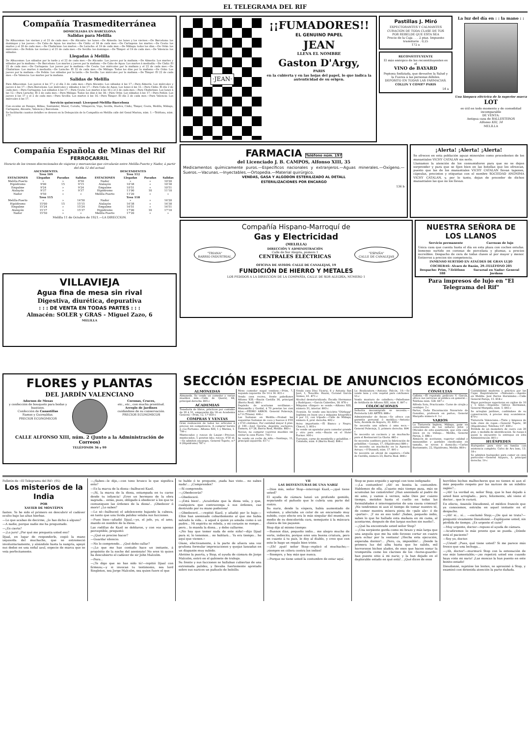EL TELEGRAMA DEL RIF
Compañía Trasmediterránea
DOMICILIADA EN BARCELONA
Salidas para Melilla
De Alhucemas: los viernes y el 21 de cada mes.—De Alicante: los lunes.—De Almería: los lunes y los viernes.—De Barcelona: los domingos y los jueves.—De Cabo de Agua: los martes.—De Cádiz: el 18 de cada mes.—De Cartagena: los martes.—De Ceuta: los martes y el 20 de cada mes.—De Chafarinas: los martes.—De Larache: el 19 de cada mes.—De Málaga: todos los días.—De Orán: los miércoles.—De Peñón: los viernes y el 21 de cada mes.—De Sevilla: los domingos.—De Tánger: el 19 de cada mes.—De Valencia: los sábados.
Llegadas á Melilla
De Alhucemas: Los sábados por la tarde y el 22 de cada mes.—De Alicante: Los jueves por la mañana.—De Almería: Los martes y sábados por la mañana.—De Barcelona: Los martes y jueves por la mañana.—De Cabo de Agua: Los martes á mediodía.—De Cádiz: El 22 de cada mes.—De Cartagena: Los jueves por la mañana.—De Ceuta: Los miércoles por la mañana y el 22 de cada mes.—De Chafarinas: Los martes á mediodía.—De Larache: El 22 de cada mes.—De Málaga: Todos los días por la mañana.—De Orán: Los jueves por la mañana.—De Peñón: Los sábados por la tarde.—De Sevilla: Los miércoles por la mañana.—De Tánger: El 22 de cada mes.—De Valencia: Los martes por la mañana.
Salidas de Melilla
Para Alhucemas. Los jueves á las 17 y el día 2 de cada mes.—Para Alicante: Los sábados á las 17.—Para Almería: Los miércoles y jueves á las 17.—Para Barcelona: Los miércoles y sábados á las 17.—Para Cabo de Agua: Los lunes á las 12.—Para Cádiz: El día 2 de cada mes.—Para Cartagena: Los sábados á las 17.—Para Ceuta: Los martes á las 16 y el 2 de cada mes.—Para Chafarinas: Los lunes á las 12.—Para Larache: El 2 de cada mes.—Para Málaga: Todos los días á las 18.—Para Orán: Los sábados á las 17.—Para Peñón: Los jueves á las 17 y el 2 de cada mes.—Para Sevilla: Los martes á las 16.—Para Tánger: El día 2 de cada mes.—Para Valencia: Los miércoles á las 17.
Servicio quincenal: Liverpool-Melilla-Barcelona
Con escalas en Pasajes, Bilbao, Santander, Musel, Coruña, Villagarcía, Vigo, Sevilla, Huelva, Cádiz, Tánger, Ceuta, Melilla, Málaga, Cartagena, Alicante, Valencia y Barcelona.
Se facilitarán cuantos detalles se deseen en la Delegación de la Compañía en Melilla calle del Genal Marina, núm. 1.—Teléfono, núm. 177.
Compañía Española de Minas del Rif
FERROCARRIL
Horario de los trenes discrecionales de viajeros y mercancías que circularán entre Melilla-Puerto y Nador, á partir del día 12 del actual.
| ASCENDENTES. | | | | DESCENDENTES | | | |
| --- | --- | --- | --- | --- | --- | --- | --- |
| Tren 109 | | | | Tren 112 | | | |
| ESTACIONES | Llegadas | Paradas | Salidas | ESTACIONES | Llegadas | Paradas | Salidas |
| Melilla-Puerto | » | » | 8'50 | Nador | » | » | 10'20 |
| Hipódromo | 9'00 | 15 | 9'15 | Atalayón | 10'38 | » | 10'38 |
| Empalme | 9'24 | » | 9'24 | Empalme | 10'51 | » | 10'51 |
| Atalayón | 9'37 | » | 9'37 | Hipódromo | 11'00 | 10 | 11'10 |
| Nador | 9'50 | » | » | Melilla Puerto | 11'20 | » | » |
| Tren 115 | | | | Tren 118 | | | |
| Melilla-Puerto | » | » | 14'50 | Nador | » | » | 16'20 |
| Hipódromo | 15'00 | 15 | 15'15 | Atalayón | 16'38 | » | 16'38 |
| Empalme | 15'24 | » | 15'24 | Empalme | 16'51 | » | 16'51 |
| Atalayón | 15'37 | » | 15'37 | Hipódromo | 17'00 | 10 | 17'10 |
| Nador | 15'50 | » | » | Melilla Puerto | 17'20 | » | » |
Melilla 11 de Octubre de 1921.—LA DIRECCION.
VILLAVIEJA
Agua fina de mesa sin rival
Digestiva, diurética, depurativa
: : : DE VENTA EN TODAS PARTES : : :
Almacén: SOLER y GRAS - Miguel Zazo, 6
MELILLA
·JEAN·
¡¡FUMADORES!!
EL GENUINO PAPEL
JEAN
LLEVA EL NOMBRE
Gaston D'Argy,
PARIS
en la cubierta y en las hojas del papel, lo que indica la autenticidad de su origen.
Pastillas J. Miró
EXPECTORANTES Y CALMANTES
CURACIÓN DE TODA CLASE DE TOS
POR REBELDE QUE ESTA SEA
Precio de la Caja . . . 2 ptas. Impuesto transitorio . 0,25
172 a
RECONSTITUYENTE
El más enérgico de los reconstituyentes es el
VINO de BAYARD
Peptona fosfatada, que devuelve la Salud y la Fuerza á las personas débiles.
DEPÓSITO EN TODAS LAS FARMACIAS.
COLLIN Y COMP.ª PARIS
54 a
La luz del día en : : la mano : :
Una lámpara eléctrica de la superior marca
LOT
es útil en todo momento y de comodidad incomparable
DE VENTA:
Antigua casa de BALLESTEROS
Alfonso XIII, 34
MELILLA
FARMACIA Teléfono núm. 197
del Licenciado J. B. CAMPOS, Alfonso XIII, 35
Medicamentos químicamente puros.—Específicos nacionales y extranjeros.—Aguas minerales.—Oxígeno.—Sueros.—Vacunas.—Inyectables.—Ortopedia.—Material quirúrgico.
VENDAS, GASA Y ALGODON ESTERILIZADO AL DETALL
ESTERILIZACIONES POR ENCARGO
136 b
¡Alerta! ¡Alerta! ¡Alerta!
Se ofrecen en esta población aguas minerales como procedentes de los manantiales VICHY CATALAN sin serlo.
Llamamos la atención de los consumidores para que no se dejen sorprender y para que se fijen bien en las botellas que les ofrezcan, puesto que las de los manantiales VICHY CATALAN llevan tapones, cápsulas, precintos y etiquetas con el nombre SOCIEDAD ANÓNIMA VICHY CATALAN, y, por lo tanto, dejan de proceder de dichos manantiales las que no los llevan.
Compañía Hispano-Marroquí de
Gas y Electricidad
(MELILLA)
"TRIANA"
BARRIO INDUSTRIAL
DIRECCIÓN Y ADMINISTRACIÓN
Calle de Sor Alegría, número 1
CENTRALES ELÉCTRICAS
"ESPAÑA"
CALLE DE CANALEJAS
OFICINA DE AVISOS: CALLE DE CANALEJAS, 19
FUNDICIÓN DE HIERRO Y METALES
LOS PEDIDOS A LA DIRECCIÓN DE LA COMPAÑÍA, CALLE DE SOR ALEGRÍA, NÚMERO 1
NUESTRA SEÑORA DE LOS LLANOS
Servicio permanente Carrozas de lujo
Unica casa que cuenta hasta el día en esta plaza con coches estufas. Inmenso surtido en coronas de porcelana y plumas, a precios increíbles. Despacho de cera de todas clases al por mayor y menor. Entierros a precios sin competencia.
INMENSO SURTIDO EN ATAÚDES DE GRAN LUJO
COCHERAS: Alvaro de Bazán, 29.-TELÉFONO 285
Despacho: Prim, 7-Teléfono 188 Sucursal en Nador: General Jordana
Para impresos de lujo en "El Telegrama del Rif"
FLORES y PLANTAS
DEL JARDÍN VALENCIANO
Adornos de Mesas
y confección de bouquets para bodas y bautizos.
Confección de Canastillas
Ramos y Guirnaldas.
PRECIOS ECONÓMICOS
Coronas, Cruces,
etc., etc., con mucha prontitud.
Arreglo de Jardines
cuidándose de su conservación.
PRECIOS ECONÓMICOS
CALLE ALFONSO XIII, núm. 2 (Junto a la Administración de Correos)
TELÉFONOS 36 y 99
SECCIÓN ESPECIAL DE ANUNCIOS ECONÓMICOS
ALMONEDAS
Almoneda. Se vende un comedor y varios muebles más.—Calle de Querol, 48, principal derecha. 895-c
ACADEMIAS
Teneduría de libros, prácticas por contable de 20 á 31, empezarán día 18 en Academia General.—Prim, 12, 1.º 850-c
COMPRAS Y VENTAS
Gran realización de todos los artículos á precios sin competencia. A comprar barato á «La Fortuna». Alfonso XIII, 1 y Marina, 1. 799-c
Mantecados y roscos de Laujar.—Precios: mantecados, 5 pesetas kilo; roscos, 4'50 id.—Se admiten encargos, General Topete, n.º 9 (Hipódromo) 787-c
Mesa comedor nogal vendese.—Prim, 7, segundo izquierda. De 14 á 16. 821-c
Vendo casa recreo, frente pabellones Alfonso XIII.—Razón Castilla 30, principal (Barrio Real). 860-c
Depósito de aceitunas sevillanas.—Manzanilla y Gordal, á 70 pesetas los cien kilos.—PEDRO ARROS. General Polavieja, n.º 9 (Triana). 496-c
Las Suitanas en Melilla.—Probad las exquisitas Suitanas de coco y huevos á 0'05 y 0'10 céntimos. Por cantidad mayor 4 ptas. el 100.—José Gaviria, depósito exclusivo, Zamora, n.º 28, Barrio Real, Melilla. 883-c
Novios, no comprar vuestros muebles sin visitar la casa Flores. 792-c
Se vende un coche de niño.—Santiago, 11, principal izquierda. 617-c
Vendo casa Díez Vicario, 6 y Antonio San José, 1, Tesorillo. Razón, Coronel García Gómez, 41. 871-c
Alcohol desnaturalizado. Escaño Hermanos y Rodríguez.—García Cabrelles, 18. 876-c
Máquina «Singer» se vende.—Alfonso XIII, número 31, interior. 893-c
Ocasión. Se vende una bicicleta "Dürkopp" legítima en buen uso y máquina fotográfica 9 por 12, con trípode.—Calle de Málaga, número 4, pral. derecha. 892-c
Aviso importante.—El Bianco y Negro, Chacel, 5. 803-c
Se vende un aparador para comedor grande y otro para esta.—Razón en el Hotel Eornos. 900-c
Turrones, carne de membrillo y peladillas.—Cataluña, núm. 6 (Barrio Real). 896-c
La Realizadora.—Antonio Falcón, 10.—Se vende lana y crin vegetal para colchones. 55-c
Vendo montura de caballero.—Pabellones de Artillería de Alfonso XIII, núm. 6. 897-c
COLOCACIONES
Señorita mecanógrafa se necesita.—Ferretería LAS ARTES. 888-c
Administrador de fincas.—Se ofrece con garantía personal ó metálico.—Antonio Soto, Avenida de Aizpuru, 32. 830-c
Se necesita una niñera ó ama seca.—General Polavieja, 3, primero derecha. 894-c
Se necesita un cocinero y un muchacho para el Restaurant La Gloria. 885-c
Se necesita confitero para la fabricación de peladillas.—Lazaga, 17, (Hipódromo) 884-c
Se necesita un muchacho en la Agencia Arroyo.—O'Donnell, núm. 17. 891-c
Se necesita un oficial de zapatero.—Calle de Castilla, número 23, Barrio Real. 898-c
CONSULTAS
Callista.—El reputado pedicuro V. García, ofrece sus servicios al público en general.—Teléfono núm. 528. 647-c
Alfredo Soto, Practicante. Curas de cirujía y vendajes. 2-c
Partos, Doña Encarnación Navarrete de González, profesora en partos; General Margallo número 9. 1-c
VARIOS
La Tintorería Inglesa, Málaga, pone en conocimiento de los señores Jefes y Oficiales de esta guarnición, que esta casa única en su trabajo... Melilla, General Pareja, 2. 886-c
Almacén de aceitunas, superior calidad y manzanillas y gordales clasificadas en tamaño, se sirven á domicilio.—Carlos Bustamante, 22, Hipódromo, Melilla. 869-c
Contabilidad moderna y práctica por las Cajas Registradoras «National».—Agente en Melilla: José Parres Hernández.—Calle General Pareja, 15. 818-c
Higos porelazos superiores en cajitas de 10 y 5 kilos.—Depósito: Gálvez Hermanos, General Margallo, núm. 5. 845-c
Se arreglan jardines, cuidándose de su conservación, á precios muy económicos. 879-c
Tintorería Valenciana.—Tinte y limpieza de toda clase de ropas.—General Topete, 30 (Hipódromo). Teléfono 147. 830-c
Pérdida de un monedero de cuero con 20 ptas. y medalla de identificación. Se ruega á quien lo encuentre lo entregue en esta Administración. 891-c
HUÉSPEDES
Huéspedes para vivir en familia con asistencia completa. Calvo de Aro lano, 13. 18-c
Se admiten huéspedes para comer en casa particular.—General Aizpuru, 3, principal derecha. 19-c
Folletín de «El Telegrama del Rif» (95)
Los misterios de la India
POR
XAVIER DE MONTÉPIN
fantes. Yo he sido el primero en descubrir el cadáver oculto bajo las altas hierbas.
—Lo que acabas de decirme, ¿lo has dicho á alguno?
—A nadie, porque nadie me ha preguntado.
—¿Es cierto?
—¡Lo juro! ¿Por qué me pregunta usted eso?
Djaal, en lugar de responderle, cogió la mano izquierda del muchacho, que se estremeció involuntariamente, y alzándole hasta la sangría, apoyó sus dedos en una señal azul, especie de marca que se veía perfectamente.
—¿Sabes—le dijo,—con tono brusco lo que significa esto?
—Es la marca de la diosa—balbuceó Kazil.
—¡Sí, la marca de la diosa, estampada en tu carne desde tu infancia! ¡Eres un hermano de la obra sagrada... estás, pues, obligado á obedecer á los que te comuniquen las órdenes de la diosa!.. ¡Obedecer ó morir! ¿Lo sabes?
—Lo sé—balbuceó el adolescente bajando la cabeza, en tanto que una lívida palidez velaba sus facciones.
—Pues bien—añadió Djaal,—yo, el jefe, yo, el amo, mando en nombre de la diosa.
Las rodillas de Kazil se doblaron, y con voz apenas perceptible, preguntó:
—¿Qué es preciso hacer?
—Guardar silencio.
—No lo comprendo... ¿Qué debo callar?
—¡Lo que me has contado hace un instante, á propósito de la noche del asesinato! No eres tú quien ha descubierto el cadáver de sir John Malcolm.
—Pero...
—¡Te digo que no has sido tú!—repitió Djaal con firmeza;—y si invocan tu testimonio, sea lord Singleton, sea Jorge Malcolm, sea quien fuere el que
te hable ó te pregunte, ¡nada has visto... no sabes nada!... ¿Comprendes?
—Sí comprendo.
—¿Obedecerás?
—Obedeceré.
—¡Está bien!.. ¡Acuérdate que la diosa vela, y que, cualquiera que contravenga á sus órdenes, cae destruído por su mano poderosa!
—Obedeceré...—repitió Kazil, y añadió por lo bajo:—Ellos han asesinado cobardemente al que me había salvado la vida... á aquel á quien yo amaba como á un padre... Mi espíritu se rebela, y mi corazón se rompe... pero... lo manda la diosa... y debo callarme.
«¡No hay que temer nada de este niño!—dijo Djaal para sí; lo tenemos... no hablará... Ya era tiempo... he aquí que vienen.»
Oíase, efectivamente, á la parte de afuera una voz gruñona formular imprecaciones y quejas lanzadas en un diapasón muy subido.
Abrióse la puerta, y Stop, el ayuda de cámara de Jorge Malcolm, entró en el gabinete de trabajo.
Su frente y sus facciones se hallaban cubiertas de una extremada palidez, y llevaba fuertemente apretado sobre sus narices un pañuelo de bolsillo.
VII
LAS DESVENTURAS DE UNA NARIZ
—Dios mío, señor Stop—interrogó Kazil,—¿qué tiene usted?
El ayuda de cámara lanzó un profundo gemido, separando el pañuelo que le cubría una parte del rostro.
Su nariz, desde la víspera, había aumentado de volumen, y afectaba un color de un encarnado muy subido, cuyo efecto era lo más singular del mundo, en medio de su descolorida cara, semejante á la máscara clásica de los payasos.
Stop dijo al mismo tiempo:
—Buenos días, pequeño indio... me alegro mucho de verte, indiecito, porque eres una buena criatura, pero en cuanto á tu país, le doy al diablo, y creo que con esto le hago un regalo bien triste.
—¡Eh! ¡qué! señor Stop—replicó el muchacho;—¡siempre en cólera contra los indios!
—Siempre, y hoy más que nunca.
—Porque no tiene usted la costumbre de estar aquí.
Stop se puso erguido y agregó con tono indignado:
—¡La costumbre! ¡Ah! es bonita la costumbre. Hablemos de ella. ¡Cuanto más tiempo pasa, más se acumulan las catástrofes! ¡Han asesinado al padre de mi amo, y vamos á vernos, sabe Dios por cuánto tiempo, metidos hasta el cuello en todas las formalidades é interrogatorios de una causa criminal! ¡No tendremos ni aun el tiempo de tomar nuestro té, de comer nuestra mísera pinta de «pale ale» ó de «porter». ¡Y no es eso todo! ¡Sabes, pequeño indio, sabes lo que he hallado esta mañana en mi cama, al acostarme, después de dos largas noches sin sueño?..
—¿Qué ha encontrado usted señor Stop?
—¡Una serpiente gorda como mi brazo y más larga que una anguila que me ha sido forzoso cortar en cuatro para echar por la ventana! ¡Hecha esta ejecución, esperaba dormir!... ¡Pero, ca, imposible!... ¡Desde la primera luz del alba hasta que he salido, mil horrorosos bichos alados, de esos que hacen sonar la trompetilla como los clarines de los «horse-guards» han puesto sitio á mi nariz; y la han dejado en el deplorable estado en qué está!.. ¿Qué dices de esos
horribles bichos malhechores que no tienen ni aun el más pequeño respeto por las narices de un súbdito inglés?...
—¡Ah! La verdad es, señor Stop, que le han dejado á usted bien arreglado... pero, felizmente, ahí viene el doctor... que le curará.
En efecto, Anatole Dieudonné, el médico francés que ya conocemos, entraba en aquel instante en el despacho.
—¡Ah! sí... sí... —exclamó Stop;—¿De qué se trata?—preguntó vivamente Dieudonné.—Explíquese usted, sin pérdida de tiempo. ¿Es urgente el caso?
—Muy urgente, doctor—repuso el ayuda de cámara.
—Acudiremos lo más pronto que se pueda. ¿Dónde está el paciente?
—Soy yo, doctor.
—¡Usted! ¡Pues, qué tiene usted? Si me parece más fresco que una lechuga...
—¡Ah, doctor!—murmuró Stop con la entonación de voz más lamentable;—¡no repetirá usted eso cuando haya visto mi nariz! ¡Las moscas la han puesto en este bonito estado!
Dieudonné, sujetóse los lentes, se aproximó á Stop, y examinó con detenida atención la parte dañada.